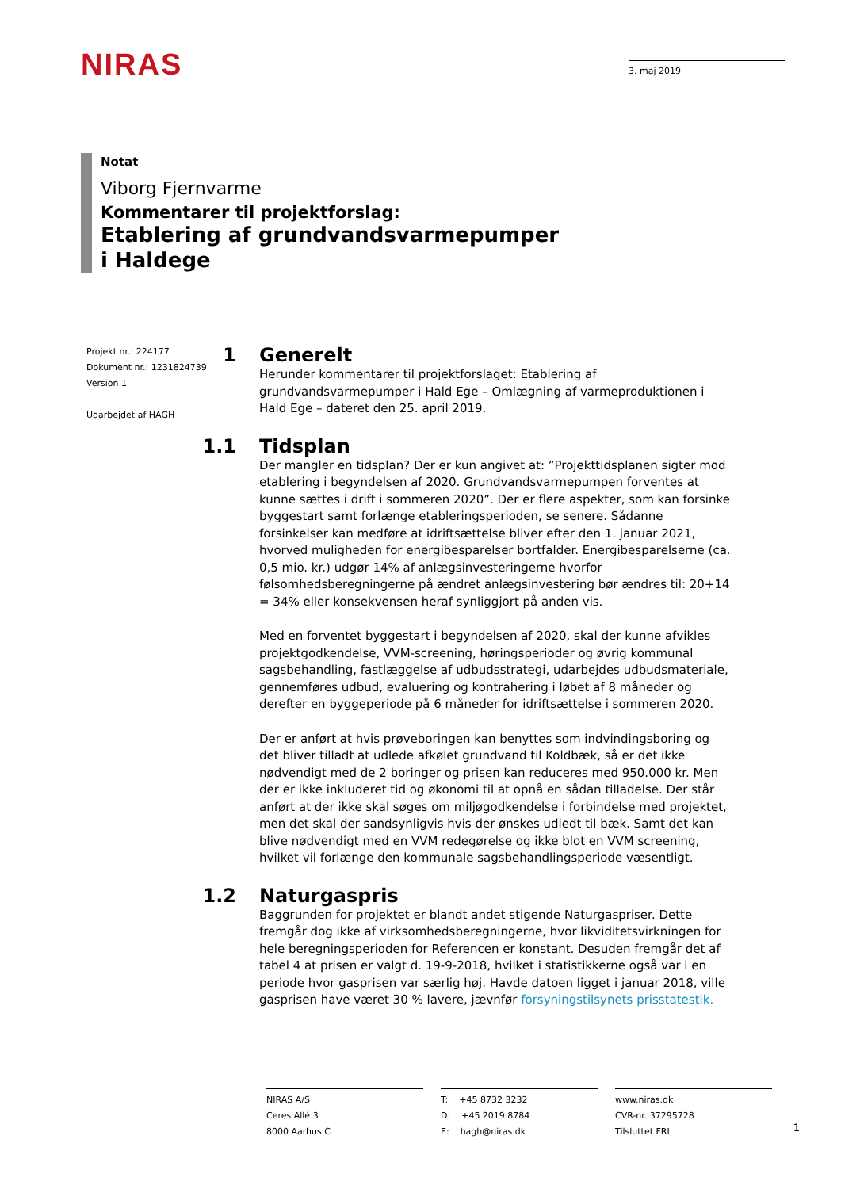NIRAS
3. maj 2019
Notat
Viborg Fjernvarme
Kommentarer til projektforslag:
Etablering af grundvandsvarmepumper
i Haldege
Projekt nr.: 224177
Dokument nr.: 1231824739
Version 1
Udarbejdet af HAGH
1 Generelt
Herunder kommentarer til projektforslaget: Etablering af grundvandsvarmepumper i Hald Ege – Omlægning af varmeproduktionen i Hald Ege – dateret den 25. april 2019.
1.1 Tidsplan
Der mangler en tidsplan? Der er kun angivet at: ”Projekttidsplanen sigter mod etablering i begyndelsen af 2020. Grundvandsvarmepumpen forventes at kunne sættes i drift i sommeren 2020”. Der er flere aspekter, som kan forsinke byggestart samt forlænge etableringsperioden, se senere. Sådanne forsinkelser kan medføre at idriftsættelse bliver efter den 1. januar 2021, hvorved muligheden for energibesparelser bortfalder. Energibesparelserne (ca. 0,5 mio. kr.) udgør 14% af anlægsinvesteringerne hvorfor følsomhedsberegningerne på ændret anlægsinvestering bør ændres til: 20+14 = 34% eller konsekvensen heraf synliggjort på anden vis.
Med en forventet byggestart i begyndelsen af 2020, skal der kunne afvikles projektgodkendelse, VVM-screening, høringsperioder og øvrig kommunal sagsbehandling, fastlæggelse af udbudsstrategi, udarbejdes udbudsmateriale, gennemføres udbud, evaluering og kontrahering i løbet af 8 måneder og derefter en byggeperiode på 6 måneder for idriftsættelse i sommeren 2020.
Der er anført at hvis prøveboringen kan benyttes som indvindingsboring og det bliver tilladt at udlede afkølet grundvand til Koldbæk, så er det ikke nødvendigt med de 2 boringer og prisen kan reduceres med 950.000 kr. Men der er ikke inkluderet tid og økonomi til at opnå en sådan tilladelse. Der står anført at der ikke skal søges om miljøgodkendelse i forbindelse med projektet, men det skal der sandsynligvis hvis der ønskes udledt til bæk. Samt det kan blive nødvendigt med en VVM redegørelse og ikke blot en VVM screening, hvilket vil forlænge den kommunale sagsbehandlingsperiode væsentligt.
1.2 Naturgaspris
Baggrunden for projektet er blandt andet stigende Naturgaspriser. Dette fremgår dog ikke af virksomhedsberegningerne, hvor likviditetsvirkningen for hele beregningsperioden for Referencen er konstant. Desuden fremgår det af tabel 4 at prisen er valgt d. 19-9-2018, hvilket i statistikkerne også var i en periode hvor gasprisen var særlig høj. Havde datoen ligget i januar 2018, ville gasprisen have været 30 % lavere, jævnfør forsyningstilsynets prisstatestik.
NIRAS A/S
Ceres Allé 3
8000 Aarhus C
T: +45 8732 3232
D: +45 2019 8784
E: hagh@niras.dk
www.niras.dk
CVR-nr. 37295728
Tilsluttet FRI
1